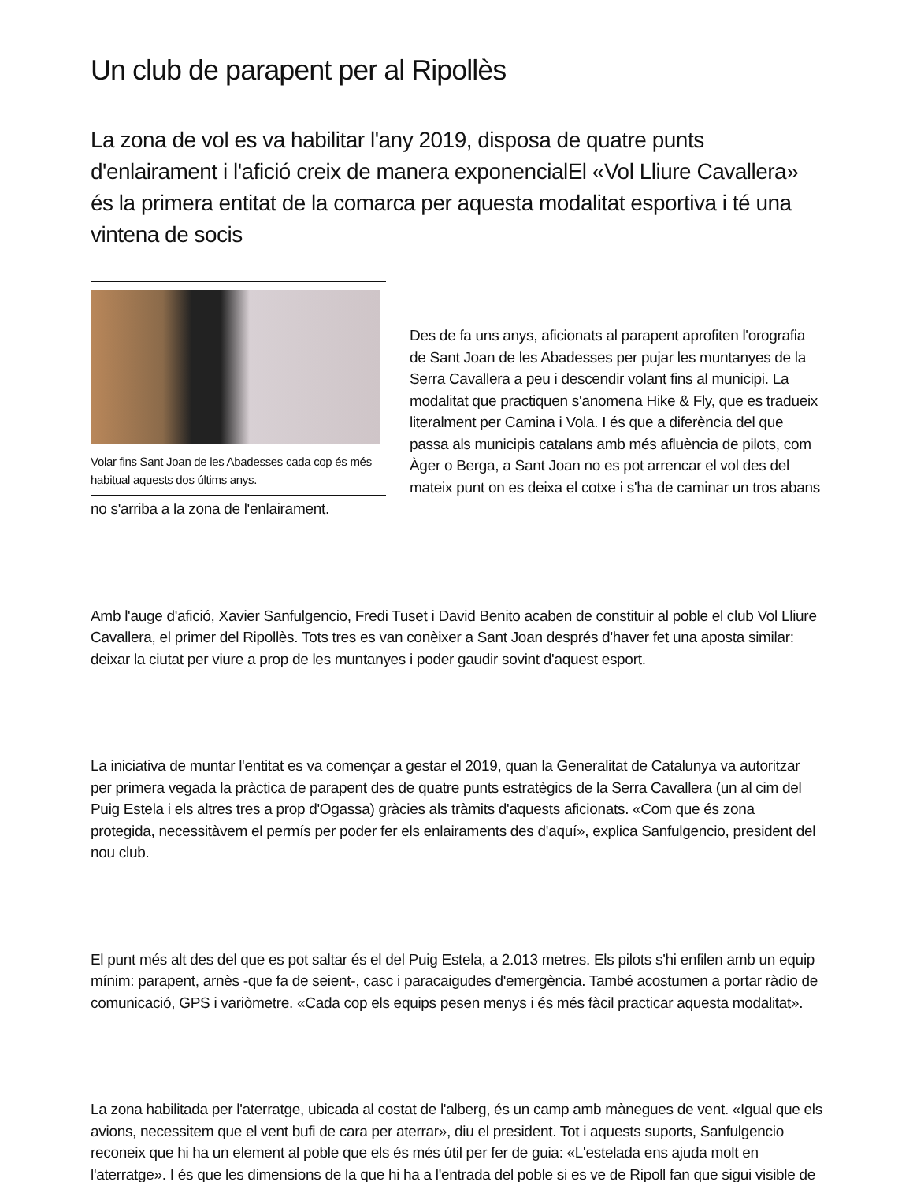Un club de parapent per al Ripollès
La zona de vol es va habilitar l'any 2019, disposa de quatre punts d'enlairament i l'afició creix de manera exponencialEl «Vol Lliure Cavallera» és la primera entitat de la comarca per aquesta modalitat esportiva i té una vintena de socis
Volar fins Sant Joan de les Abadesses cada cop és més habitual aquests dos últims anys.
Des de fa uns anys, aficionats al parapent aprofiten l'orografia de Sant Joan de les Abadesses per pujar les muntanyes de la Serra Cavallera a peu i descendir volant fins al municipi. La modalitat que practiquen s'anomena Hike & Fly, que es tradueix literalment per Camina i Vola. I és que a diferència del que passa als municipis catalans amb més afluència de pilots, com Àger o Berga, a Sant Joan no es pot arrencar el vol des del mateix punt on es deixa el cotxe i s'ha de caminar un tros abans no s'arriba a la zona de l'enlairament.
Amb l'auge d'afició, Xavier Sanfulgencio, Fredi Tuset i David Benito acaben de constituir al poble el club Vol Lliure Cavallera, el primer del Ripollès. Tots tres es van conèixer a Sant Joan després d'haver fet una aposta similar: deixar la ciutat per viure a prop de les muntanyes i poder gaudir sovint d'aquest esport.
La iniciativa de muntar l'entitat es va començar a gestar el 2019, quan la Generalitat de Catalunya va autoritzar per primera vegada la pràctica de parapent des de quatre punts estratègics de la Serra Cavallera (un al cim del Puig Estela i els altres tres a prop d'Ogassa) gràcies als tràmits d'aquests aficionats. «Com que és zona protegida, necessitàvem el permís per poder fer els enlairaments des d'aquí», explica Sanfulgencio, president del nou club.
El punt més alt des del que es pot saltar és el del Puig Estela, a 2.013 metres. Els pilots s'hi enfilen amb un equip mínim: parapent, arnès -que fa de seient-, casc i paracaigudes d'emergència. També acostumen a portar ràdio de comunicació, GPS i variòmetre. «Cada cop els equips pesen menys i és més fàcil practicar aquesta modalitat».
La zona habilitada per l'aterratge, ubicada al costat de l'alberg, és un camp amb mànegues de vent. «Igual que els avions, necessitem que el vent bufi de cara per aterrar», diu el president. Tot i aquests suports, Sanfulgencio reconeix que hi ha un element al poble que els és més útil per fer de guia: «L'estelada ens ajuda molt en l'aterratge». I és que les dimensions de la que hi ha a l'entrada del poble si es ve de Ripoll fan que sigui visible de